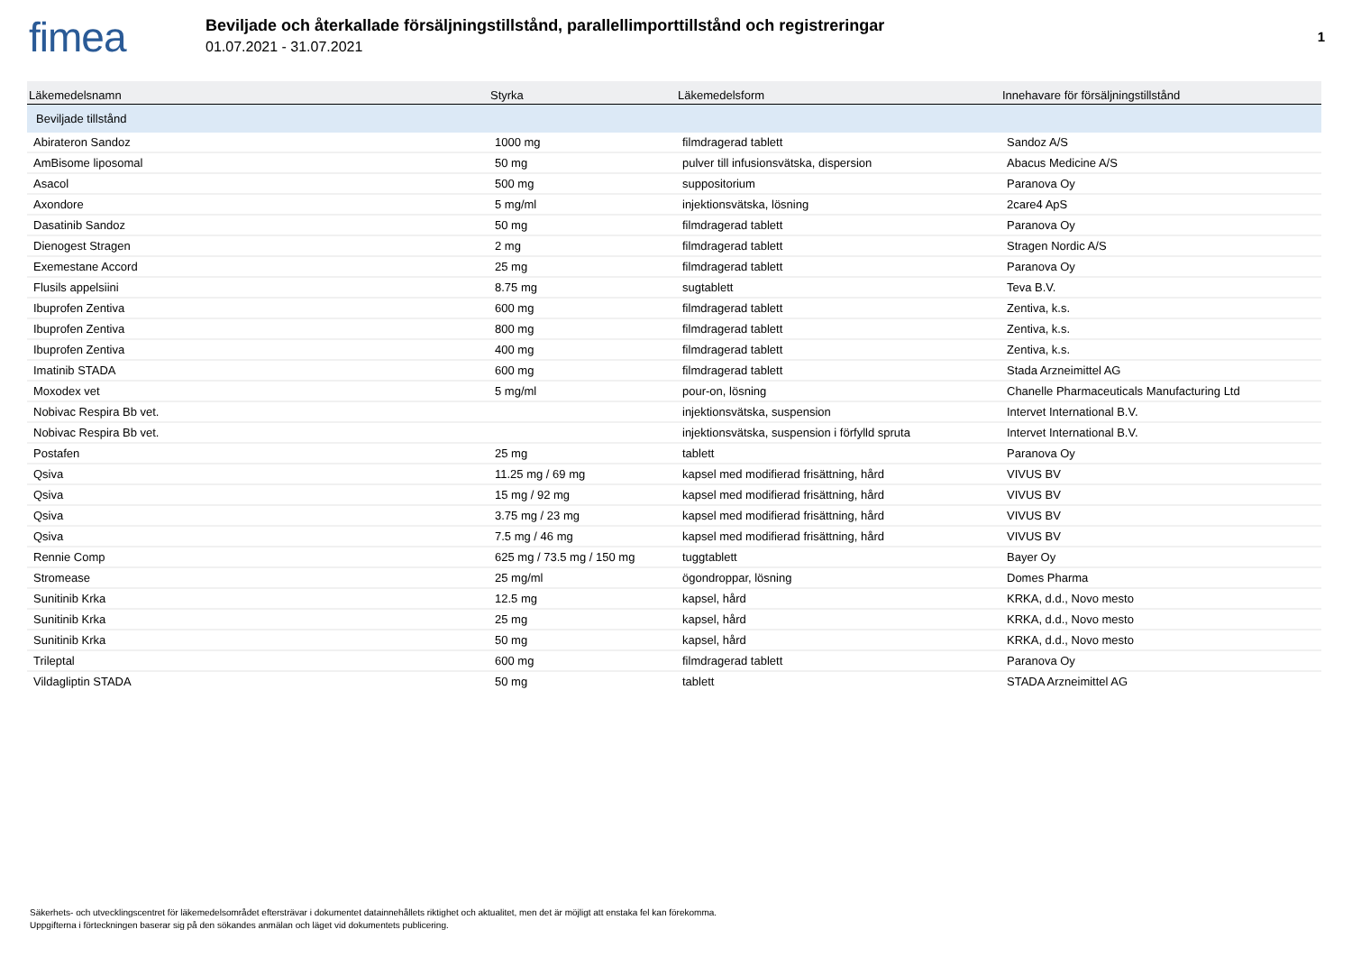fimea
Beviljade och återkallade försäljningstillstånd, parallellimporttillstånd och registreringar
01.07.2021 - 31.07.2021
1
| Läkemedelsnamn | Styrka | Läkemedelsform | Innehavare för försäljningstillstånd |
| --- | --- | --- | --- |
| Beviljade tillstånd | | | |
| Abirateron Sandoz | 1000 mg | filmdragerad tablett | Sandoz A/S |
| AmBisome liposomal | 50 mg | pulver till infusionsvätska, dispersion | Abacus Medicine A/S |
| Asacol | 500 mg | suppositorium | Paranova Oy |
| Axondore | 5 mg/ml | injektionsvätska, lösning | 2care4 ApS |
| Dasatinib Sandoz | 50 mg | filmdragerad tablett | Paranova Oy |
| Dienogest Stragen | 2 mg | filmdragerad tablett | Stragen Nordic A/S |
| Exemestane Accord | 25 mg | filmdragerad tablett | Paranova Oy |
| Flusils appelsiini | 8.75 mg | sugtablett | Teva B.V. |
| Ibuprofen Zentiva | 600 mg | filmdragerad tablett | Zentiva, k.s. |
| Ibuprofen Zentiva | 800 mg | filmdragerad tablett | Zentiva, k.s. |
| Ibuprofen Zentiva | 400 mg | filmdragerad tablett | Zentiva, k.s. |
| Imatinib STADA | 600 mg | filmdragerad tablett | Stada Arzneimittel AG |
| Moxodex vet | 5 mg/ml | pour-on, lösning | Chanelle Pharmaceuticals Manufacturing Ltd |
| Nobivac Respira Bb vet. | | injektionsvätska, suspension | Intervet International B.V. |
| Nobivac Respira Bb vet. | | injektionsvätska, suspension i förfylld spruta | Intervet International B.V. |
| Postafen | 25 mg | tablett | Paranova Oy |
| Qsiva | 11.25 mg / 69 mg | kapsel med modifierad frisättning, hård | VIVUS BV |
| Qsiva | 15 mg / 92 mg | kapsel med modifierad frisättning, hård | VIVUS BV |
| Qsiva | 3.75 mg / 23 mg | kapsel med modifierad frisättning, hård | VIVUS BV |
| Qsiva | 7.5 mg / 46 mg | kapsel med modifierad frisättning, hård | VIVUS BV |
| Rennie Comp | 625 mg / 73.5 mg / 150 mg | tuggtablett | Bayer Oy |
| Stromease | 25 mg/ml | ögondroppar, lösning | Domes Pharma |
| Sunitinib Krka | 12.5 mg | kapsel, hård | KRKA, d.d., Novo mesto |
| Sunitinib Krka | 25 mg | kapsel, hård | KRKA, d.d., Novo mesto |
| Sunitinib Krka | 50 mg | kapsel, hård | KRKA, d.d., Novo mesto |
| Trileptal | 600 mg | filmdragerad tablett | Paranova Oy |
| Vildagliptin STADA | 50 mg | tablett | STADA Arzneimittel AG |
Säkerhets- och utvecklingscentret för läkemedelsområdet eftersträvar i dokumentet datainnehållets riktighet och aktualitet, men det är möjligt att enstaka fel kan förekomma.
Uppgifterna i förteckningen baserar sig på den sökandes anmälan och läget vid dokumentets publicering.